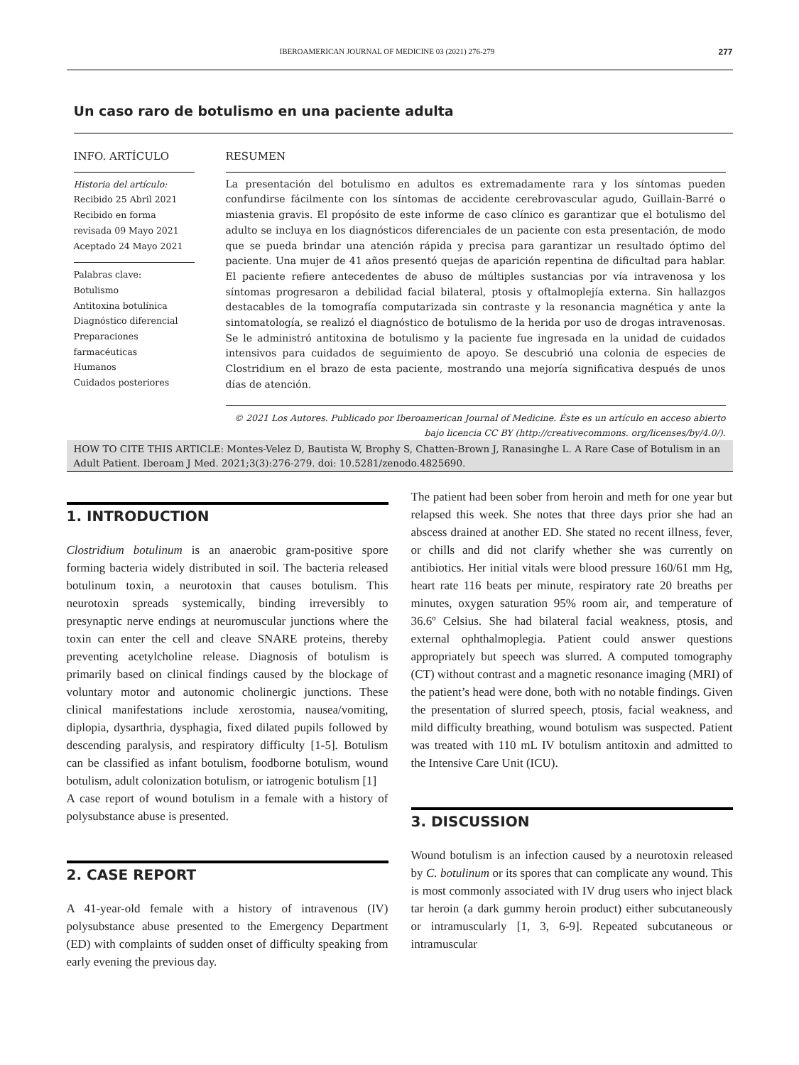IBEROAMERICAN JOURNAL OF MEDICINE 03 (2021) 276-279 277
Un caso raro de botulismo en una paciente adulta
INFO. ARTÍCULO
Historia del artículo:
Recibido 25 Abril 2021
Recibido en forma revisada 09 Mayo 2021
Aceptado 24 Mayo 2021
Palabras clave:
Botulismo
Antitoxina botulínica
Diagnóstico diferencial
Preparaciones farmacéuticas
Humanos
Cuidados posteriores
RESUMEN
La presentación del botulismo en adultos es extremadamente rara y los síntomas pueden confundirse fácilmente con los síntomas de accidente cerebrovascular agudo, Guillain-Barré o miastenia gravis. El propósito de este informe de caso clínico es garantizar que el botulismo del adulto se incluya en los diagnósticos diferenciales de un paciente con esta presentación, de modo que se pueda brindar una atención rápida y precisa para garantizar un resultado óptimo del paciente. Una mujer de 41 años presentó quejas de aparición repentina de dificultad para hablar. El paciente refiere antecedentes de abuso de múltiples sustancias por vía intravenosa y los síntomas progresaron a debilidad facial bilateral, ptosis y oftalmoplejía externa. Sin hallazgos destacables de la tomografía computarizada sin contraste y la resonancia magnética y ante la sintomatología, se realizó el diagnóstico de botulismo de la herida por uso de drogas intravenosas. Se le administró antitoxina de botulismo y la paciente fue ingresada en la unidad de cuidados intensivos para cuidados de seguimiento de apoyo. Se descubrió una colonia de especies de Clostridium en el brazo de esta paciente, mostrando una mejoría significativa después de unos días de atención.
© 2021 Los Autores. Publicado por Iberoamerican Journal of Medicine. Éste es un artículo en acceso abierto bajo licencia CC BY (http://creativecommons. org/licenses/by/4.0/).
HOW TO CITE THIS ARTICLE: Montes-Velez D, Bautista W, Brophy S, Chatten-Brown J, Ranasinghe L. A Rare Case of Botulism in an Adult Patient. Iberoam J Med. 2021;3(3):276-279. doi: 10.5281/zenodo.4825690.
1. INTRODUCTION
Clostridium botulinum is an anaerobic gram-positive spore forming bacteria widely distributed in soil. The bacteria released botulinum toxin, a neurotoxin that causes botulism. This neurotoxin spreads systemically, binding irreversibly to presynaptic nerve endings at neuromuscular junctions where the toxin can enter the cell and cleave SNARE proteins, thereby preventing acetylcholine release. Diagnosis of botulism is primarily based on clinical findings caused by the blockage of voluntary motor and autonomic cholinergic junctions. These clinical manifestations include xerostomia, nausea/vomiting, diplopia, dysarthria, dysphagia, fixed dilated pupils followed by descending paralysis, and respiratory difficulty [1-5]. Botulism can be classified as infant botulism, foodborne botulism, wound botulism, adult colonization botulism, or iatrogenic botulism [1]
A case report of wound botulism in a female with a history of polysubstance abuse is presented.
2. CASE REPORT
A 41-year-old female with a history of intravenous (IV) polysubstance abuse presented to the Emergency Department (ED) with complaints of sudden onset of difficulty speaking from early evening the previous day.
The patient had been sober from heroin and meth for one year but relapsed this week. She notes that three days prior she had an abscess drained at another ED. She stated no recent illness, fever, or chills and did not clarify whether she was currently on antibiotics. Her initial vitals were blood pressure 160/61 mm Hg, heart rate 116 beats per minute, respiratory rate 20 breaths per minutes, oxygen saturation 95% room air, and temperature of 36.6º Celsius. She had bilateral facial weakness, ptosis, and external ophthalmoplegia. Patient could answer questions appropriately but speech was slurred. A computed tomography (CT) without contrast and a magnetic resonance imaging (MRI) of the patient’s head were done, both with no notable findings. Given the presentation of slurred speech, ptosis, facial weakness, and mild difficulty breathing, wound botulism was suspected. Patient was treated with 110 mL IV botulism antitoxin and admitted to the Intensive Care Unit (ICU).
3. DISCUSSION
Wound botulism is an infection caused by a neurotoxin released by C. botulinum or its spores that can complicate any wound. This is most commonly associated with IV drug users who inject black tar heroin (a dark gummy heroin product) either subcutaneously or intramuscularly [1, 3, 6-9]. Repeated subcutaneous or intramuscular